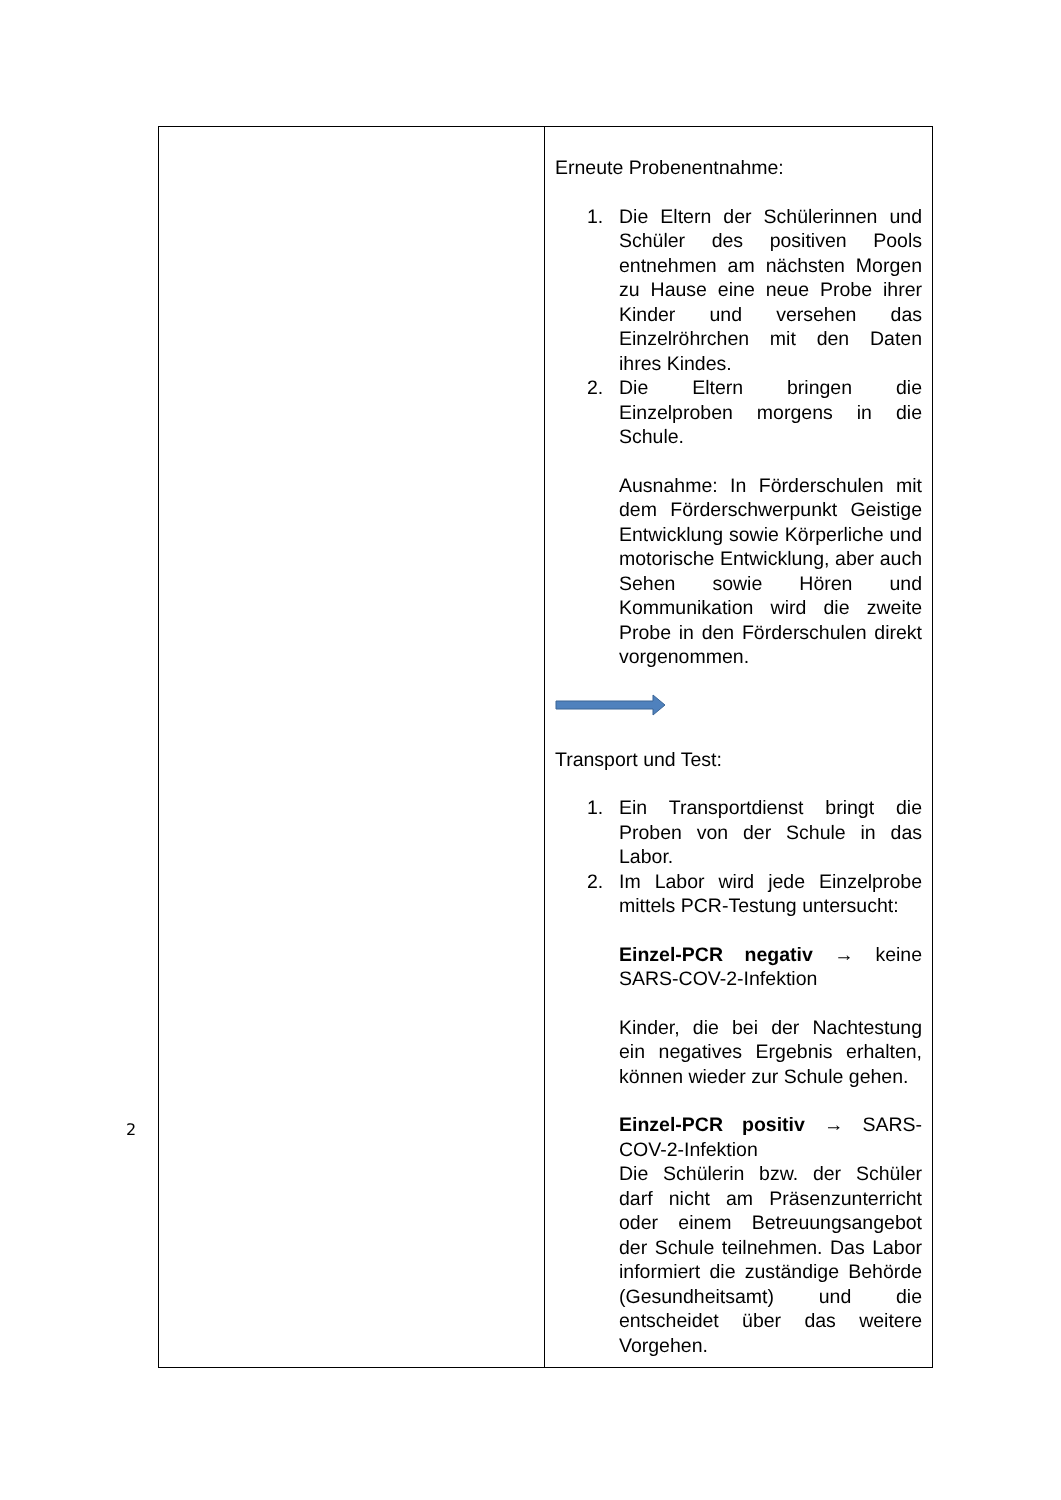| | Erneute Probenentnahme: 1. Die Eltern der Schülerinnen und Schüler des positiven Pools entnehmen am nächsten Morgen zu Hause eine neue Probe ihrer Kinder und versehen das Einzelröhrchen mit den Daten ihres Kindes. 2. Die Eltern bringen die Einzelproben morgens in die Schule. Ausnahme: In Förderschulen mit dem Förderschwerpunkt Geistige Entwicklung sowie Körperliche und motorische Entwicklung, aber auch Sehen sowie Hören und Kommunikation wird die zweite Probe in den Förderschulen direkt vorgenommen. Transport und Test: 1. Ein Transportdienst bringt die Proben von der Schule in das Labor. 2. Im Labor wird jede Einzelprobe mittels PCR-Testung untersucht: Einzel-PCR negativ → keine SARS-COV-2-Infektion Kinder, die bei der Nachtestung ein negatives Ergebnis erhalten, können wieder zur Schule gehen. Einzel-PCR positiv → SARS-COV-2-Infektion Die Schülerin bzw. der Schüler darf nicht am Präsenzunterricht oder einem Betreuungsangebot der Schule teilnehmen. Das Labor informiert die zuständige Behörde (Gesundheitsamt) und die entscheidet über das weitere Vorgehen. |
2